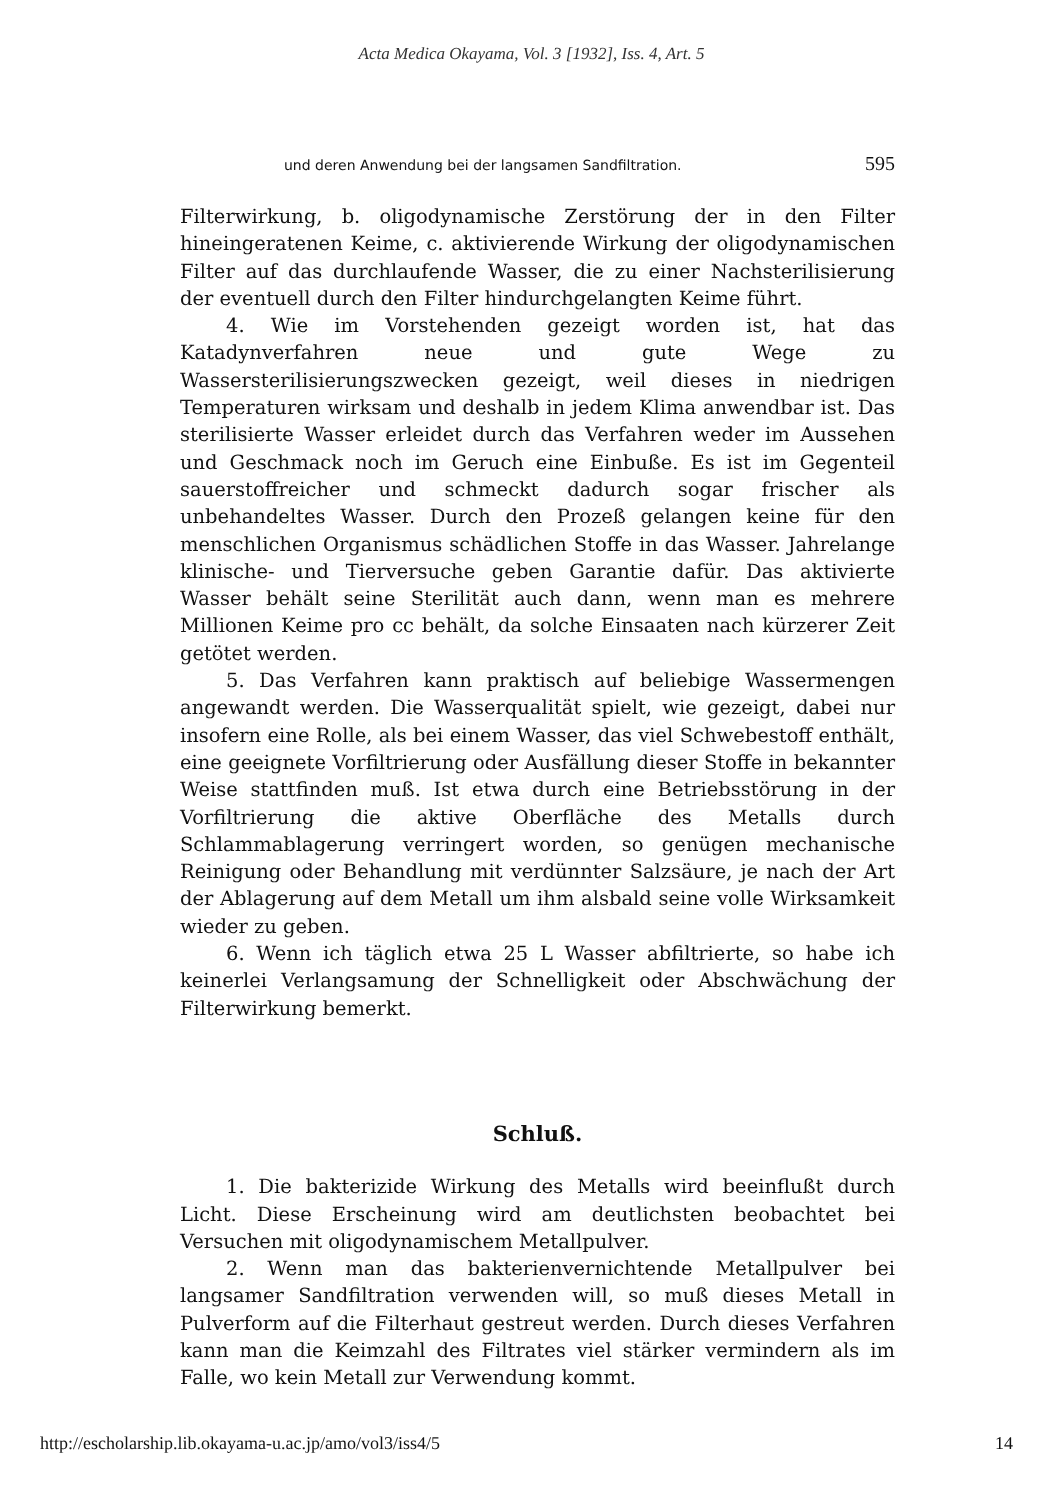Acta Medica Okayama, Vol. 3 [1932], Iss. 4, Art. 5
und deren Anwendung bei der langsamen Sandfiltration. 595
Filterwirkung, b. oligodynamische Zerstörung der in den Filter hineingeratenen Keime, c. aktivierende Wirkung der oligodynamischen Filter auf das durchlaufende Wasser, die zu einer Nachsterilisierung der eventuell durch den Filter hindurchgelangten Keime führt.
4. Wie im Vorstehenden gezeigt worden ist, hat das Katadynverfahren neue und gute Wege zu Wassersterilisierungszwecken gezeigt, weil dieses in niedrigen Temperaturen wirksam und deshalb in jedem Klima anwendbar ist. Das sterilisierte Wasser erleidet durch das Verfahren weder im Aussehen und Geschmack noch im Geruch eine Einbuße. Es ist im Gegenteil sauerstoffreicher und schmeckt dadurch sogar frischer als unbehandeltes Wasser. Durch den Prozeß gelangen keine für den menschlichen Organismus schädlichen Stoffe in das Wasser. Jahrelange klinische- und Tierversuche geben Garantie dafür. Das aktivierte Wasser behält seine Sterilität auch dann, wenn man es mehrere Millionen Keime pro cc behält, da solche Einsaaten nach kürzerer Zeit getötet werden.
5. Das Verfahren kann praktisch auf beliebige Wassermengen angewandt werden. Die Wasserqualität spielt, wie gezeigt, dabei nur insofern eine Rolle, als bei einem Wasser, das viel Schwebestoff enthält, eine geeignete Vorfiltrierung oder Ausfällung dieser Stoffe in bekannter Weise stattfinden muß. Ist etwa durch eine Betriebsstörung in der Vorfiltrierung die aktive Oberfläche des Metalls durch Schlammablagerung verringert worden, so genügen mechanische Reinigung oder Behandlung mit verdünnter Salzsäure, je nach der Art der Ablagerung auf dem Metall um ihm alsbald seine volle Wirksamkeit wieder zu geben.
6. Wenn ich täglich etwa 25 L Wasser abfiltrierte, so habe ich keinerlei Verlangsamung der Schnelligkeit oder Abschwächung der Filterwirkung bemerkt.
Schluß.
1. Die bakterizide Wirkung des Metalls wird beeinflußt durch Licht. Diese Erscheinung wird am deutlichsten beobachtet bei Versuchen mit oligodynamischem Metallpulver.
2. Wenn man das bakterienvernichtende Metallpulver bei langsamer Sandfiltration verwenden will, so muß dieses Metall in Pulverform auf die Filterhaut gestreut werden. Durch dieses Verfahren kann man die Keimzahl des Filtrates viel stärker vermindern als im Falle, wo kein Metall zur Verwendung kommt.
http://escholarship.lib.okayama-u.ac.jp/amo/vol3/iss4/5 14